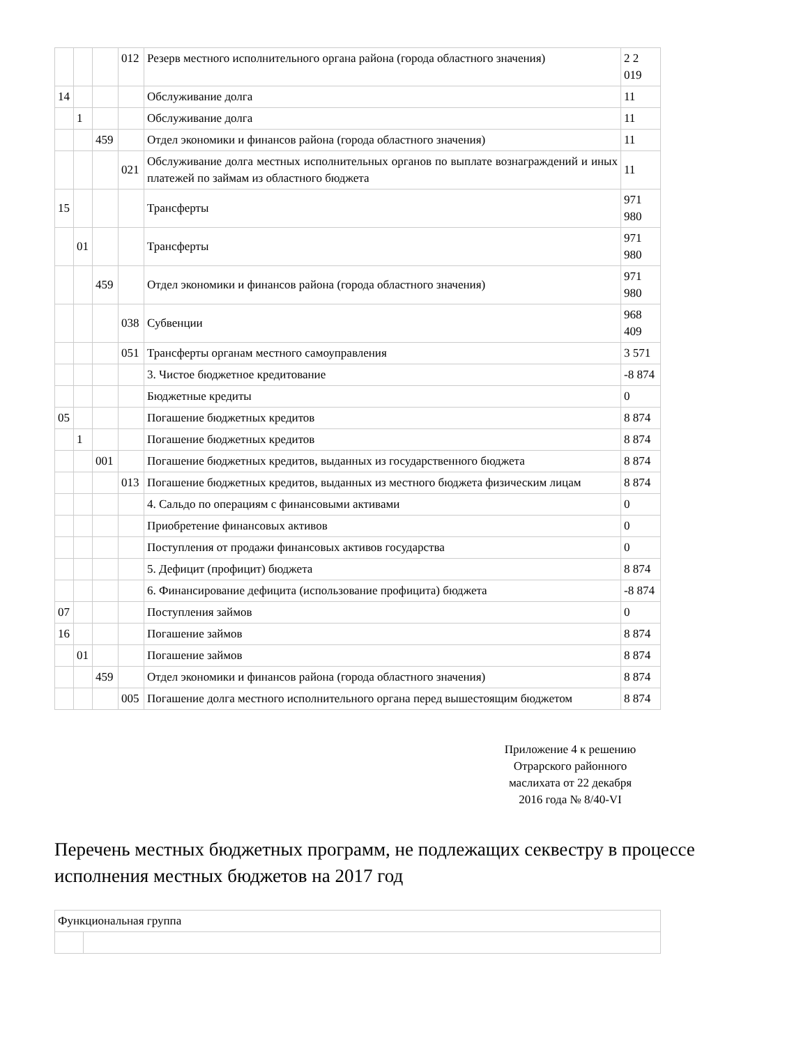| | | | 012 | Резерв местного исполнительного органа района (города областного значения) | 2 2 019 |
| 14 | | | | Обслуживание долга | 11 |
| | 1 | | | Обслуживание долга | 11 |
| | | 459 | | Отдел экономики и финансов района (города областного значения) | 11 |
| | | | 021 | Обслуживание долга местных исполнительных органов по выплате вознаграждений и иных платежей по займам из областного бюджета | 11 |
| 15 | | | | Трансферты | 971 980 |
| | 01 | | | Трансферты | 971 980 |
| | | 459 | | Отдел экономики и финансов района (города областного значения) | 971 980 |
| | | | 038 | Субвенции | 968 409 |
| | | | 051 | Трансферты органам местного самоуправления | 3 571 |
| | | | | 3. Чистое бюджетное кредитование | -8 874 |
| | | | | Бюджетные кредиты | 0 |
| 05 | | | | Погашение бюджетных кредитов | 8 874 |
| | 1 | | | Погашение бюджетных кредитов | 8 874 |
| | | 001 | | Погашение бюджетных кредитов, выданных из государственного бюджета | 8 874 |
| | | | 013 | Погашение бюджетных кредитов, выданных из местного бюджета физическим лицам | 8 874 |
| | | | | 4. Сальдо по операциям с финансовыми активами | 0 |
| | | | | Приобретение финансовых активов | 0 |
| | | | | Поступления от продажи финансовых активов государства | 0 |
| | | | | 5. Дефицит (профицит) бюджета | 8 874 |
| | | | | 6. Финансирование дефицита (использование профицита) бюджета | -8 874 |
| 07 | | | | Поступления займов | 0 |
| 16 | | | | Погашение займов | 8 874 |
| | 01 | | | Погашение займов | 8 874 |
| | | 459 | | Отдел экономики и финансов района (города областного значения) | 8 874 |
| | | | 005 | Погашение долга местного исполнительного органа перед вышестоящим бюджетом | 8 874 |
Приложение 4 к решению
Отрарского районного
маслихата от 22 декабря
2016 года № 8/40-VI
Перечень местных бюджетных программ, не подлежащих секвестру в процессе исполнения местных бюджетов на 2017 год
| Функциональная группа | |